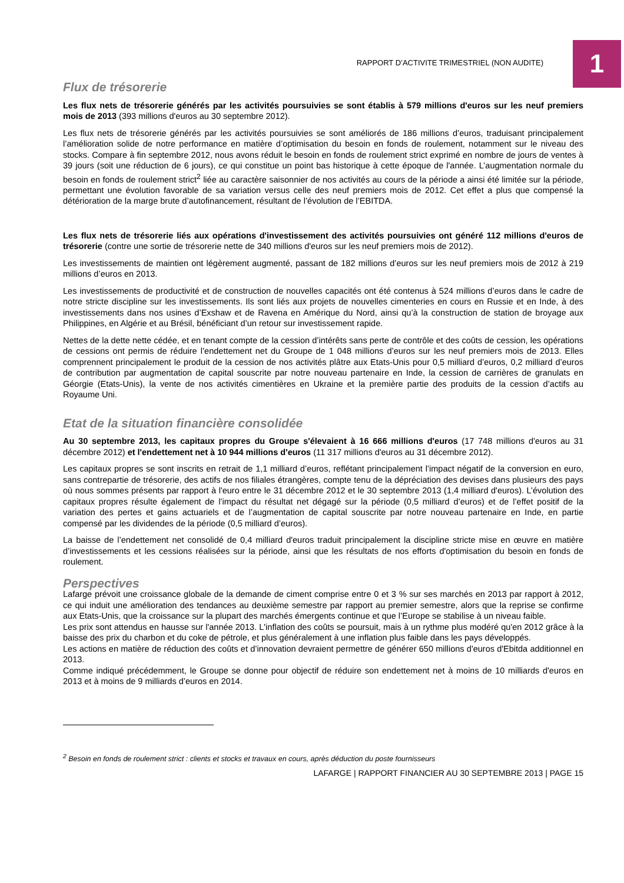RAPPORT D’ACTIVITE TRIMESTRIEL (NON AUDITE)
1
Flux de trésorerie
Les flux nets de trésorerie générés par les activités poursuivies se sont établis à 579 millions d'euros sur les neuf premiers mois de 2013 (393 millions d'euros au 30 septembre 2012).
Les flux nets de trésorerie générés par les activités poursuivies se sont améliorés de 186 millions d’euros, traduisant principalement l’amélioration solide de notre performance en matière d’optimisation du besoin en fonds de roulement, notamment sur le niveau des stocks. Compare à fin septembre 2012, nous avons réduit le besoin en fonds de roulement strict exprimé en nombre de jours de ventes à 39 jours (soit une réduction de 6 jours), ce qui constitue un point bas historique à cette époque de l'année. L’augmentation normale du besoin en fonds de roulement strict<sup>2</sup> liée au caractère saisonnier de nos activités au cours de la période a ainsi été limitée sur la période, permettant une évolution favorable de sa variation versus celle des neuf premiers mois de 2012. Cet effet a plus que compensé la détérioration de la marge brute d’autofinancement, résultant de l’évolution de l’EBITDA.
Les flux nets de trésorerie liés aux opérations d'investissement des activités poursuivies ont généré 112 millions d'euros de trésorerie (contre une sortie de trésorerie nette de 340 millions d'euros sur les neuf premiers mois de 2012).
Les investissements de maintien ont légèrement augmenté, passant de 182 millions d’euros sur les neuf premiers mois de 2012 à 219 millions d’euros en 2013.
Les investissements de productivité et de construction de nouvelles capacités ont été contenus à 524 millions d’euros dans le cadre de notre stricte discipline sur les investissements. Ils sont liés aux projets de nouvelles cimenteries en cours en Russie et en Inde, à des investissements dans nos usines d’Exshaw et de Ravena en Amérique du Nord, ainsi qu’à la construction de station de broyage aux Philippines, en Algérie et au Brésil, bénéficiant d’un retour sur investissement rapide.
Nettes de la dette nette cédée, et en tenant compte de la cession d’intérêts sans perte de contrôle et des coûts de cession, les opérations de cessions ont permis de réduire l’endettement net du Groupe de 1 048 millions d’euros sur les neuf premiers mois de 2013. Elles comprennent principalement le produit de la cession de nos activités plâtre aux Etats-Unis pour 0,5 milliard d’euros, 0,2 milliard d’euros de contribution par augmentation de capital souscrite par notre nouveau partenaire en Inde, la cession de carrières de granulats en Géorgie (Etats-Unis), la vente de nos activités cimentières en Ukraine et la première partie des produits de la cession d’actifs au Royaume Uni.
Etat de la situation financière consolidée
Au 30 septembre 2013, les capitaux propres du Groupe s'élevaient à 16 666 millions d'euros (17 748 millions d'euros au 31 décembre 2012) et l'endettement net à 10 944 millions d'euros (11 317 millions d'euros au 31 décembre 2012).
Les capitaux propres se sont inscrits en retrait de 1,1 milliard d’euros, reflétant principalement l’impact négatif de la conversion en euro, sans contrepartie de trésorerie, des actifs de nos filiales étrangères, compte tenu de la dépréciation des devises dans plusieurs des pays où nous sommes présents par rapport à l'euro entre le 31 décembre 2012 et le 30 septembre 2013 (1,4 milliard d'euros). L’évolution des capitaux propres résulte également de l’impact du résultat net dégagé sur la période (0,5 milliard d’euros) et de l’effet positif de la variation des pertes et gains actuariels et de l’augmentation de capital souscrite par notre nouveau partenaire en Inde, en partie compensé par les dividendes de la période (0,5 milliard d’euros).
La baisse de l’endettement net consolidé de 0,4 milliard d'euros traduit principalement la discipline stricte mise en œuvre en matière d’investissements et les cessions réalisées sur la période, ainsi que les résultats de nos efforts d'optimisation du besoin en fonds de roulement.
Perspectives
Lafarge prévoit une croissance globale de la demande de ciment comprise entre 0 et 3 % sur ses marchés en 2013 par rapport à 2012, ce qui induit une amélioration des tendances au deuxième semestre par rapport au premier semestre, alors que la reprise se confirme aux Etats-Unis, que la croissance sur la plupart des marchés émergents continue et que l’Europe se stabilise à un niveau faible.
Les prix sont attendus en hausse sur l'année 2013. L'inflation des coûts se poursuit, mais à un rythme plus modéré qu'en 2012 grâce à la baisse des prix du charbon et du coke de pétrole, et plus généralement à une inflation plus faible dans les pays développés.
Les actions en matière de réduction des coûts et d’innovation devraient permettre de générer 650 millions d'euros d'Ebitda additionnel en 2013.
Comme indiqué précédemment, le Groupe se donne pour objectif de réduire son endettement net à moins de 10 milliards d'euros en 2013 et à moins de 9 milliards d’euros en 2014.
<sup>2</sup> Besoin en fonds de roulement strict : clients et stocks et travaux en cours, après déduction du poste fournisseurs
LAFARGE | RAPPORT FINANCIER AU 30 SEPTEMBRE 2013 | PAGE 15